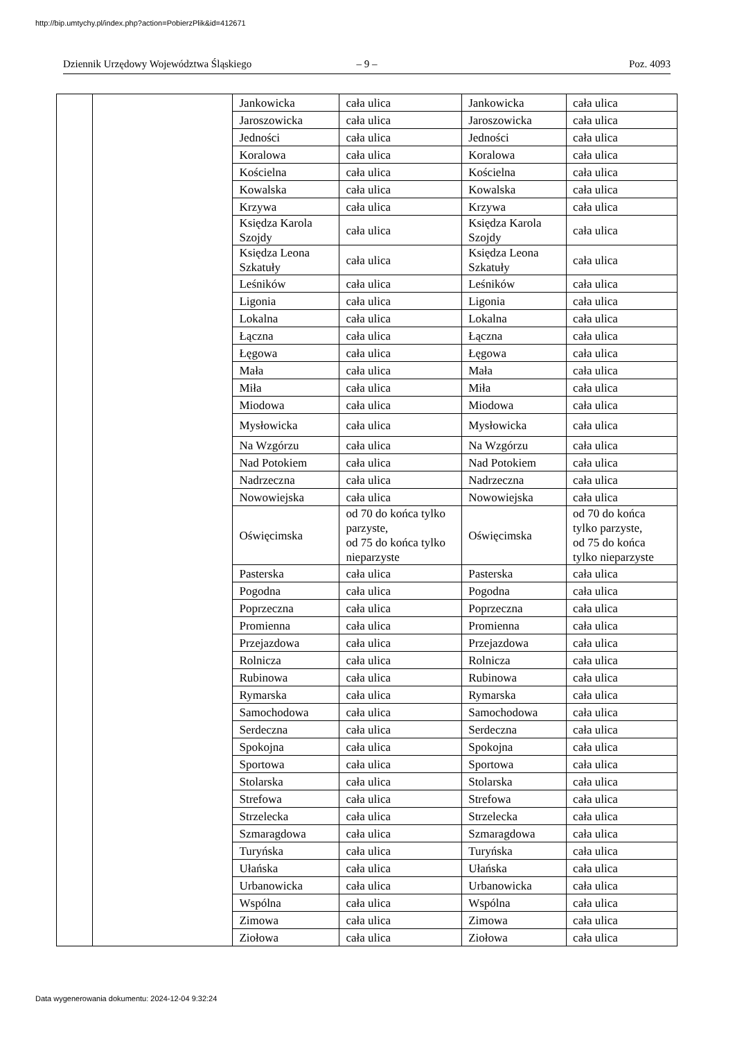http://bip.umtychy.pl/index.php?action=PobierzPlik&id=412671
Dziennik Urzędowy Województwa Śląskiego
– 9 – Poz. 4093
| | | Jankowicka | cała ulica | Jankowicka | cała ulica |
| | | Jaroszowicka | cała ulica | Jaroszowicka | cała ulica |
| | | Jedności | cała ulica | Jedności | cała ulica |
| | | Koralowa | cała ulica | Koralowa | cała ulica |
| | | Kościelna | cała ulica | Kościelna | cała ulica |
| | | Kowalska | cała ulica | Kowalska | cała ulica |
| | | Krzywa | cała ulica | Krzywa | cała ulica |
| | | Księdza Karola Szojdy | cała ulica | Księdza Karola Szojdy | cała ulica |
| | | Księdza Leona Szkatuły | cała ulica | Księdza Leona Szkatuły | cała ulica |
| | | Leśników | cała ulica | Leśników | cała ulica |
| | | Ligonia | cała ulica | Ligonia | cała ulica |
| | | Lokalna | cała ulica | Lokalna | cała ulica |
| | | Łączna | cała ulica | Łączna | cała ulica |
| | | Łęgowa | cała ulica | Łęgowa | cała ulica |
| | | Mała | cała ulica | Mała | cała ulica |
| | | Miła | cała ulica | Miła | cała ulica |
| | | Miodowa | cała ulica | Miodowa | cała ulica |
| | | Mysłowicka | cała ulica | Mysłowicka | cała ulica |
| | | Na Wzgórzu | cała ulica | Na Wzgórzu | cała ulica |
| | | Nad Potokiem | cała ulica | Nad Potokiem | cała ulica |
| | | Nadrzeczna | cała ulica | Nadrzeczna | cała ulica |
| | | Nowowiejska | cała ulica | Nowowiejska | cała ulica |
| | | Oświęcimska | od 70 do końca tylko parzyste, od 75 do końca tylko nieparzyste | Oświęcimska | od 70 do końca tylko parzyste, od 75 do końca tylko nieparzyste |
| | | Pasterska | cała ulica | Pasterska | cała ulica |
| | | Pogodna | cała ulica | Pogodna | cała ulica |
| | | Poprzeczna | cała ulica | Poprzeczna | cała ulica |
| | | Promienna | cała ulica | Promienna | cała ulica |
| | | Przejazdowa | cała ulica | Przejazdowa | cała ulica |
| | | Rolnicza | cała ulica | Rolnicza | cała ulica |
| | | Rubinowa | cała ulica | Rubinowa | cała ulica |
| | | Rymarska | cała ulica | Rymarska | cała ulica |
| | | Samochodowa | cała ulica | Samochodowa | cała ulica |
| | | Serdeczna | cała ulica | Serdeczna | cała ulica |
| | | Spokojna | cała ulica | Spokojna | cała ulica |
| | | Sportowa | cała ulica | Sportowa | cała ulica |
| | | Stolarska | cała ulica | Stolarska | cała ulica |
| | | Strefowa | cała ulica | Strefowa | cała ulica |
| | | Strzelecka | cała ulica | Strzelecka | cała ulica |
| | | Szmaragdowa | cała ulica | Szmaragdowa | cała ulica |
| | | Turyńska | cała ulica | Turyńska | cała ulica |
| | | Ułańska | cała ulica | Ułańska | cała ulica |
| | | Urbanowicka | cała ulica | Urbanowicka | cała ulica |
| | | Wspólna | cała ulica | Wspólna | cała ulica |
| | | Zimowa | cała ulica | Zimowa | cała ulica |
| | | Ziołowa | cała ulica | Ziołowa | cała ulica |
Data wygenerowania dokumentu: 2024-12-04 9:32:24